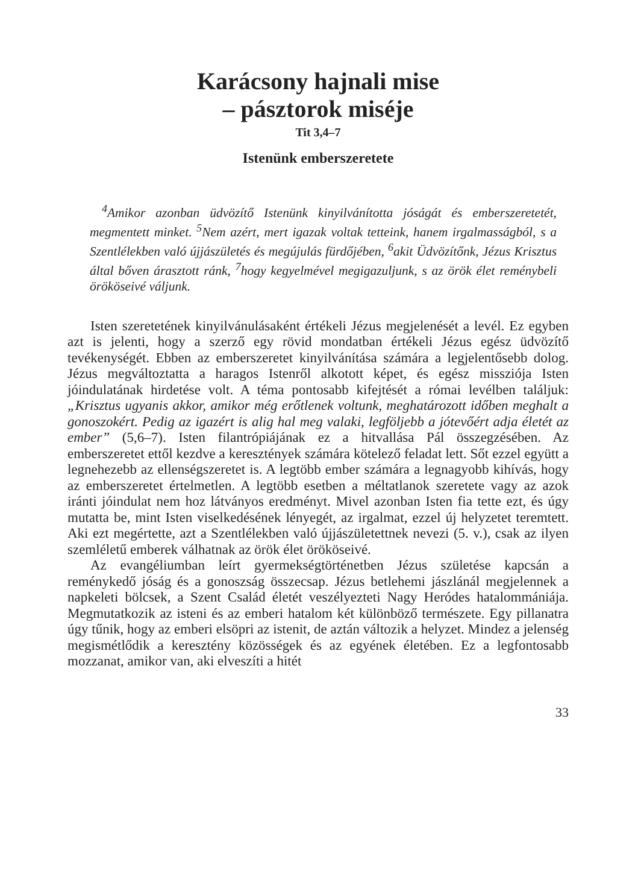Karácsony hajnali mise
– pásztorok miséje
Tit 3,4–7
Istenünk emberszeretete
<sup>4</sup> Amikor azonban üdvözítő Istenünk kinyilvánította jóságát és emberszeretetét, megmentett minket. <sup>5</sup>Nem azért, mert igazak voltak tetteink, hanem irgalmasságból, s a Szentlélekben való újjászületés és megújulás fürdőjében, <sup>6</sup>akit Üdvözítőnk, Jézus Krisztus által bőven árasztott ránk, <sup>7</sup>hogy kegyelmével megigazuljunk, s az örök élet reménybeli örököseivé váljunk.
Isten szeretetének kinyilvánulásaként értékeli Jézus megjelenését a levél. Ez egyben azt is jelenti, hogy a szerző egy rövid mondatban értékeli Jézus egész üdvözítő tevékenységét. Ebben az emberszeretet kinyilvánítása számára a legjelentősebb dolog. Jézus megváltoztatta a haragos Istenről alkotott képet, és egész missziója Isten jóindulatának hirdetése volt. A téma pontosabb kifejtését a római levélben találjuk: „Krisztus ugyanis akkor, amikor még erőtlenek voltunk, meghatározott időben meghalt a gonoszokért. Pedig az igazért is alig hal meg valaki, legföljebb a jótevőért adja életét az ember” (5,6–7). Isten filantrópiájának ez a hitvallása Pál összegzésében. Az emberszeretet ettől kezdve a keresztények számára kötelező feladat lett. Sőt ezzel együtt a legnehezebb az ellenségszeretet is. A legtöbb ember számára a legnagyobb kihívás, hogy az emberszeretet értelmetlen. A legtöbb esetben a méltatlanok szeretete vagy az azok iránti jóindulat nem hoz látványos eredményt. Mivel azonban Isten fia tette ezt, és úgy mutatta be, mint Isten viselkedésének lényegét, az irgalmat, ezzel új helyzetet teremtett. Aki ezt megértette, azt a Szentlélekben való újjászületettnek nevezi (5. v.), csak az ilyen szemléletű emberek válhatnak az örök élet örököseivé.
Az evangéliumban leírt gyermekségtörténetben Jézus születése kapcsán a reménykedő jóság és a gonoszság összecsap. Jézus betlehemi jászlánál megjelennek a napkeleti bölcsek, a Szent Család életét veszélyezteti Nagy Heródes hatalommániája. Megmutatkozik az isteni és az emberi hatalom két különböző természete. Egy pillanatra úgy tűnik, hogy az emberi elsöpri az istenit, de aztán változik a helyzet. Mindez a jelenség megismétlődik a keresztény közösségek és az egyének életében. Ez a legfontosabb mozzanat, amikor van, aki elveszíti a hitét
33